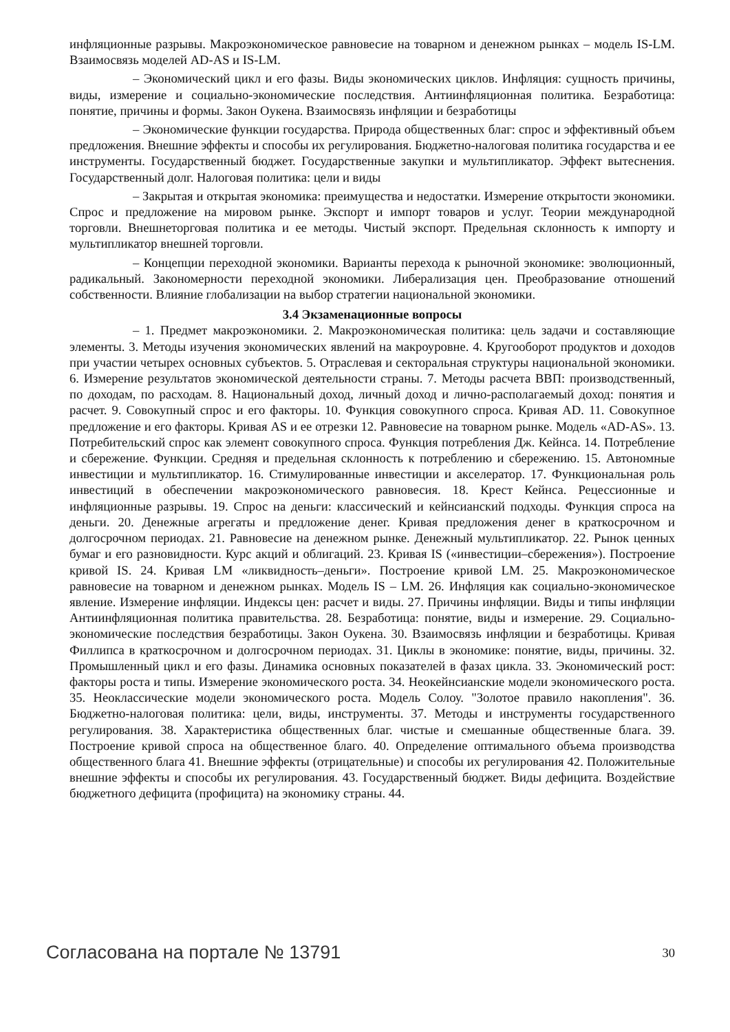инфляционные разрывы. Макроэкономическое равновесие на товарном и денежном рынках – модель IS-LM. Взаимосвязь моделей AD-AS и IS-LM.
– Экономический цикл и его фазы. Виды экономических циклов. Инфляция: сущность причины, виды, измерение и социально-экономические последствия. Антиинфляционная политика. Безработица: понятие, причины и формы. Закон Оукена. Взаимосвязь инфляции и безработицы
– Экономические функции государства. Природа общественных благ: спрос и эффективный объем предложения. Внешние эффекты и способы их регулирования. Бюджетно-налоговая политика государства и ее инструменты. Государственный бюджет. Государственные закупки и мультипликатор. Эффект вытеснения. Государственный долг. Налоговая политика: цели и виды
– Закрытая и открытая экономика: преимущества и недостатки. Измерение открытости экономики. Спрос и предложение на мировом рынке. Экспорт и импорт товаров и услуг. Теории международной торговли. Внешнеторговая политика и ее методы. Чистый экспорт. Предельная склонность к импорту и мультипликатор внешней торговли.
– Концепции переходной экономики. Варианты перехода к рыночной экономике: эволюционный, радикальный. Закономерности переходной экономики. Либерализация цен. Преобразование отношений собственности. Влияние глобализации на выбор стратегии национальной экономики.
3.4 Экзаменационные вопросы
– 1. Предмет макроэкономики. 2. Макроэкономическая политика: цель задачи и составляющие элементы. 3. Методы изучения экономических явлений на макроуровне. 4. Кругооборот продуктов и доходов при участии четырех основных субъектов. 5. Отраслевая и секторальная структуры национальной экономики. 6. Измерение результатов экономической деятельности страны. 7. Методы расчета ВВП: производственный, по доходам, по расходам. 8. Национальный доход, личный доход и лично-располагаемый доход: понятия и расчет. 9. Совокупный спрос и его факторы. 10. Функция совокупного спроса. Кривая AD. 11. Совокупное предложение и его факторы. Кривая AS и ее отрезки 12. Равновесие на товарном рынке. Модель «AD-AS». 13. Потребительский спрос как элемент совокупного спроса. Функция потребления Дж. Кейнса. 14. Потребление и сбережение. Функции. Средняя и предельная склонность к потреблению и сбережению. 15. Автономные инвестиции и мультипликатор. 16. Стимулированные инвестиции и акселератор. 17. Функциональная роль инвестиций в обеспечении макроэкономического равновесия. 18. Крест Кейнса. Рецессионные и инфляционные разрывы. 19. Спрос на деньги: классический и кейнсианский подходы. Функция спроса на деньги. 20. Денежные агрегаты и предложение денег. Кривая предложения денег в краткосрочном и долгосрочном периодах. 21. Равновесие на денежном рынке. Денежный мультипликатор. 22. Рынок ценных бумаг и его разновидности. Курс акций и облигаций. 23. Кривая IS («инвестиции–сбережения»). Построение кривой IS. 24. Кривая LM «ликвидность–деньги». Построение кривой LM. 25. Макроэкономическое равновесие на товарном и денежном рынках. Модель IS – LM. 26. Инфляция как социально-экономическое явление. Измерение инфляции. Индексы цен: расчет и виды. 27. Причины инфляции. Виды и типы инфляции Антиинфляционная политика правительства. 28. Безработица: понятие, виды и измерение. 29. Социально-экономические последствия безработицы. Закон Оукена. 30. Взаимосвязь инфляции и безработицы. Кривая Филлипса в краткосрочном и долгосрочном периодах. 31. Циклы в экономике: понятие, виды, причины. 32. Промышленный цикл и его фазы. Динамика основных показателей в фазах цикла. 33. Экономический рост: факторы роста и типы. Измерение экономического роста. 34. Неокейнсианские модели экономического роста. 35. Неоклассические модели экономического роста. Модель Солоу. "Золотое правило накопления". 36. Бюджетно-налоговая политика: цели, виды, инструменты. 37. Методы и инструменты государственного регулирования. 38. Характеристика общественных благ. чистые и смешанные общественные блага. 39. Построение кривой спроса на общественное благо. 40. Определение оптимального объема производства общественного блага 41. Внешние эффекты (отрицательные) и способы их регулирования 42. Положительные внешние эффекты и способы их регулирования. 43. Государственный бюджет. Виды дефицита. Воздействие бюджетного дефицита (профицита) на экономику страны. 44.
Согласована на портале № 13791 30